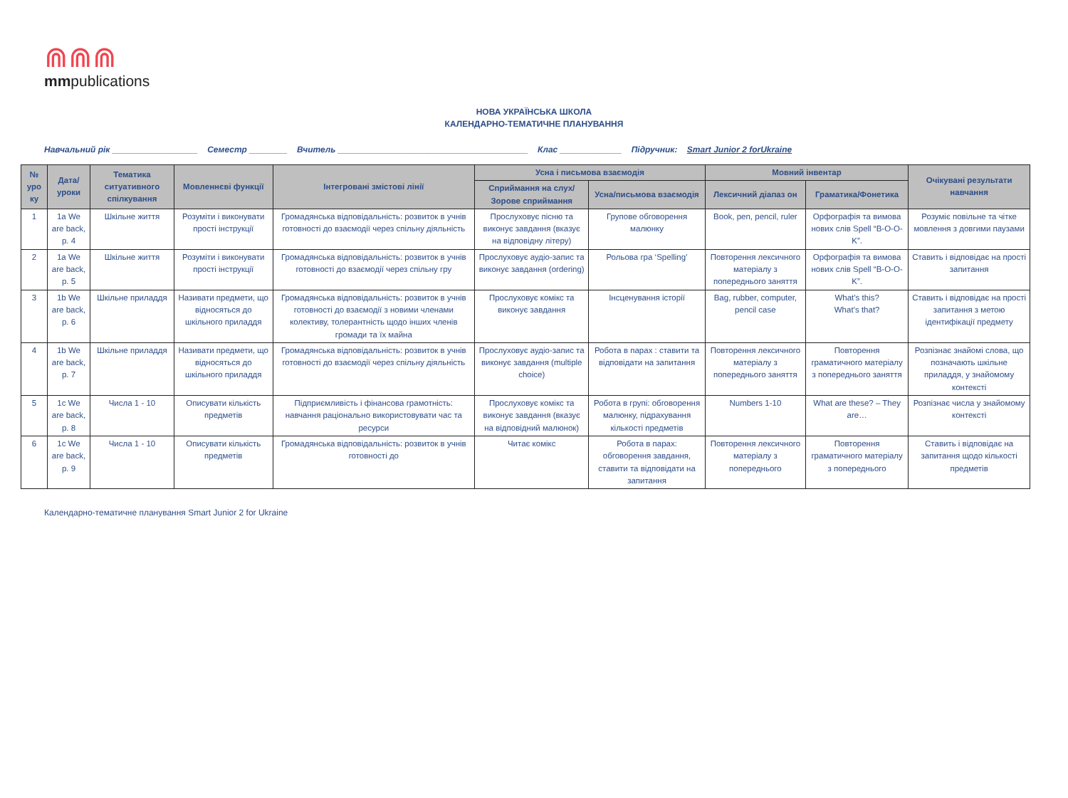⋒⋒⋒
mmpublications
НОВА УКРАЇНСЬКА ШКОЛА
КАЛЕНДАРНО-ТЕМАТИЧНЕ ПЛАНУВАННЯ
Навчальний рік __________________ Семестр ________ Вчитель ________________________________________ Клас _____________ Підручник: Smart Junior 2 forUkraine
| № уро ку | Дата/ уроки | Тематика ситуативного спілкування | Мовленнєві функції | Інтегровані змістові лінії | Усна і письмова взаємодія | | Мовний інвентар | | Очікувані результати навчання |
| --- | --- | --- | --- | --- | --- | --- | --- | --- | --- |
| | | | | | Сприймання на слух/Зорове сприймання | Усна/письмова взаємодія | Лексичний діапаз он | Граматика/Фонетика | |
| 1 | 1a We are back, p. 4 | Шкільне життя | Розуміти і виконувати прості інструкції | Громадянська відповідальність: розвиток в учнів готовності до взаємодії через спільну діяльність | Прослуховує пісню та виконує завдання (вказує на відповідну літеру) | Групове обговорення малюнку | Book, pen, pencil, ruler | Орфографія та вимова нових слів Spell “B-O-O-K”. | Розуміє повільне та чітке мовлення з довгими паузами |
| 2 | 1a We are back, p. 5 | Шкільне життя | Розуміти і виконувати прості інструкції | Громадянська відповідальність: розвиток в учнів готовності до взаємодії через спільну гру | Прослуховує аудіо-запис та виконує завдання (ordering) | Рольова гра ‘Spelling’ | Повторення лексичного матеріалу з попереднього заняття | Орфографія та вимова нових слів Spell “B-O-O-K”. | Ставить і відповідає на прості запитання |
| 3 | 1b We are back, p. 6 | Шкільне приладдя | Називати предмети, що відносяться до шкільного приладдя | Громадянська відповідальність: розвиток в учнів готовності до взаємодії з новими членами колективу, толерантність щодо інших членів громади та їх майна | Прослуховує комікс та виконує завдання | Інсценування історії | Bag, rubber, computer, pencil case | What’s this? What’s that? | Ставить і відповідає на прості запитання з метою ідентифікації предмету |
| 4 | 1b We are back, p. 7 | Шкільне приладдя | Називати предмети, що відносяться до шкільного приладдя | Громадянська відповідальність: розвиток в учнів готовності до взаємодії через спільну діяльність | Прослуховує аудіо-запис та виконує завдання (multiple choice) | Робота в парах : ставити та відповідати на запитання | Повторення лексичного матеріалу з попереднього заняття | Повторення граматичного матеріалу з попереднього заняття | Розпізнає знайомі слова, що позначають шкільне приладдя, у знайомому контексті |
| 5 | 1c We are back, p. 8 | Числа 1 - 10 | Описувати кількість предметів | Підприємливість і фінансова грамотність: навчання раціонально використовувати час та ресурси | Прослуховує комікс та виконує завдання (вказує на відповідний малюнок) | Робота в групі: обговорення малюнку, підрахування кількості предметів | Numbers 1-10 | What are these? – They are… | Розпізнає числа у знайомому контексті |
| 6 | 1c We are back, p. 9 | Числа 1 - 10 | Описувати кількість предметів | Громадянська відповідальність: розвиток в учнів готовності до | Читає комікс | Робота в парах: обговорення завдання, ставити та відповідати на запитання | Повторення лексичного матеріалу з попереднього | Повторення граматичного матеріалу з попереднього | Ставить і відповідає на запитання щодо кількості предметів |
Календарно-тематичне планування Smart Junior 2 for Ukraine